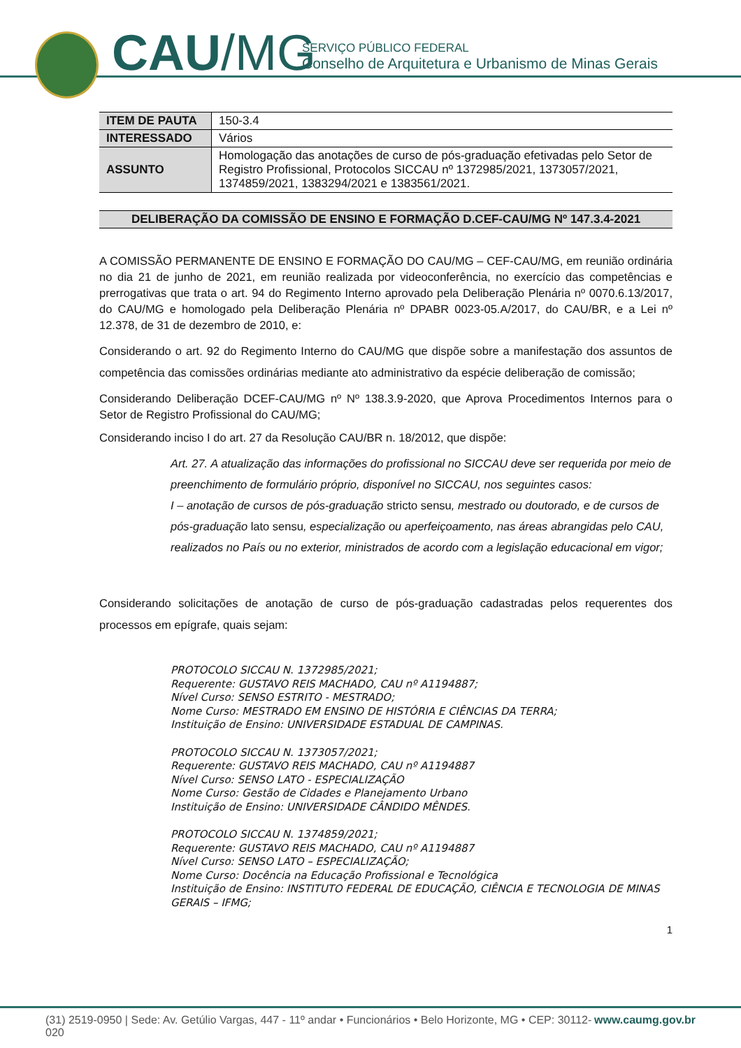CAU/MG
SERVIÇO PÚBLICO FEDERAL
Conselho de Arquitetura e Urbanismo de Minas Gerais
| ITEM DE PAUTA | 150-3.4 |
| INTERESSADO | Vários |
| ASSUNTO | Homologação das anotações de curso de pós-graduação efetivadas pelo Setor de Registro Profissional, Protocolos SICCAU nº 1372985/2021, 1373057/2021, 1374859/2021, 1383294/2021 e 1383561/2021. |
DELIBERAÇÃO DA COMISSÃO DE ENSINO E FORMAÇÃO D.CEF-CAU/MG Nº 147.3.4-2021
A COMISSÃO PERMANENTE DE ENSINO E FORMAÇÃO DO CAU/MG – CEF-CAU/MG, em reunião ordinária no dia 21 de junho de 2021, em reunião realizada por videoconferência, no exercício das competências e prerrogativas que trata o art. 94 do Regimento Interno aprovado pela Deliberação Plenária nº 0070.6.13/2017, do CAU/MG e homologado pela Deliberação Plenária nº DPABR 0023-05.A/2017, do CAU/BR, e a Lei nº 12.378, de 31 de dezembro de 2010, e:
Considerando o art. 92 do Regimento Interno do CAU/MG que dispõe sobre a manifestação dos assuntos de competência das comissões ordinárias mediante ato administrativo da espécie deliberação de comissão;
Considerando Deliberação DCEF-CAU/MG nº Nº 138.3.9-2020, que Aprova Procedimentos Internos para o Setor de Registro Profissional do CAU/MG;
Considerando inciso I do art. 27 da Resolução CAU/BR n. 18/2012, que dispõe:
Art. 27. A atualização das informações do profissional no SICCAU deve ser requerida por meio de preenchimento de formulário próprio, disponível no SICCAU, nos seguintes casos:
I – anotação de cursos de pós-graduação stricto sensu, mestrado ou doutorado, e de cursos de pós-graduação lato sensu, especialização ou aperfeiçoamento, nas áreas abrangidas pelo CAU, realizados no País ou no exterior, ministrados de acordo com a legislação educacional em vigor;
Considerando solicitações de anotação de curso de pós-graduação cadastradas pelos requerentes dos processos em epígrafe, quais sejam:
PROTOCOLO SICCAU N. 1372985/2021;
Requerente: GUSTAVO REIS MACHADO, CAU nº A1194887;
Nível Curso: SENSO ESTRITO - MESTRADO;
Nome Curso: MESTRADO EM ENSINO DE HISTÓRIA E CIÊNCIAS DA TERRA;
Instituição de Ensino: UNIVERSIDADE ESTADUAL DE CAMPINAS.
PROTOCOLO SICCAU N. 1373057/2021;
Requerente: GUSTAVO REIS MACHADO, CAU nº A1194887
Nível Curso: SENSO LATO - ESPECIALIZAÇÃO
Nome Curso: Gestão de Cidades e Planejamento Urbano
Instituição de Ensino: UNIVERSIDADE CÂNDIDO MÊNDES.
PROTOCOLO SICCAU N. 1374859/2021;
Requerente: GUSTAVO REIS MACHADO, CAU nº A1194887
Nível Curso: SENSO LATO – ESPECIALIZAÇÃO;
Nome Curso: Docência na Educação Profissional e Tecnológica
Instituição de Ensino: INSTITUTO FEDERAL DE EDUCAÇÃO, CIÊNCIA E TECNOLOGIA DE MINAS GERAIS – IFMG;
1
(31) 2519-0950 | Sede: Av. Getúlio Vargas, 447 - 11º andar • Funcionários • Belo Horizonte, MG • CEP: 30112-020 www.caumg.gov.br